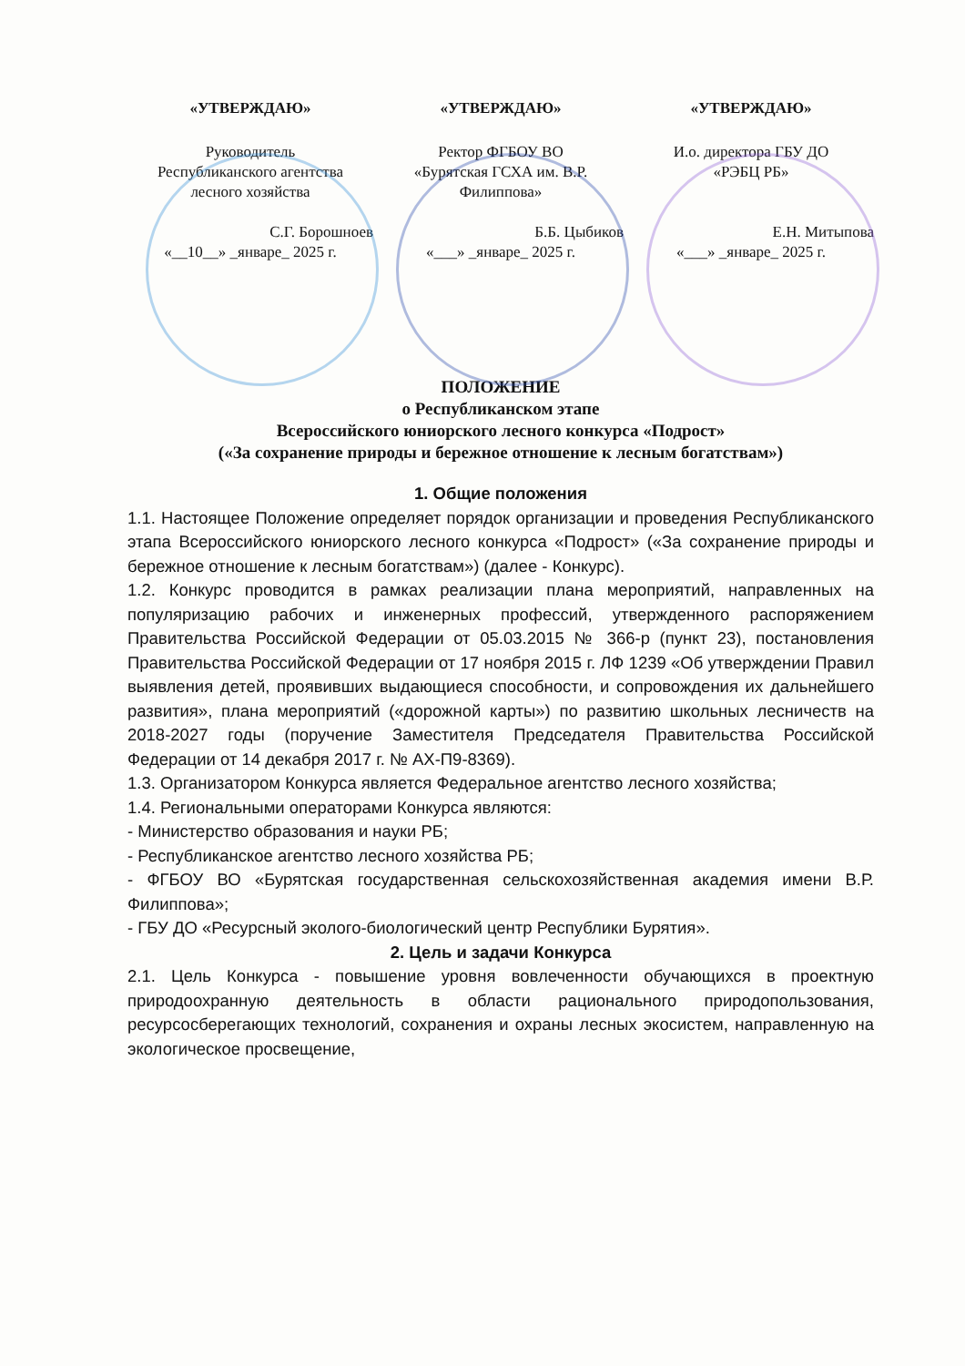«УТВЕРЖДАЮ»
Руководитель
Республиканского агентства
лесного хозяйства
С.Г. Борошноев
«__10__» _январе_ 2025 г.
«УТВЕРЖДАЮ»
Ректор ФГБОУ ВО
«Бурятская ГСХА им. В.Р.
Филиппова»
Б.Б. Цыбиков
«___» _январе_ 2025 г.
«УТВЕРЖДАЮ»
И.о. директора ГБУ ДО
«РЭБЦ РБ»
Е.Н. Митыпова
«___» _январе_ 2025 г.
ПОЛОЖЕНИЕ
о Республиканском этапе
Всероссийского юниорского лесного конкурса «Подрост»
(«За сохранение природы и бережное отношение к лесным богатствам»)
1. Общие положения
1.1. Настоящее Положение определяет порядок организации и проведения Республиканского этапа Всероссийского юниорского лесного конкурса «Подрост» («За сохранение природы и бережное отношение к лесным богатствам») (далее - Конкурс).
1.2. Конкурс проводится в рамках реализации плана мероприятий, направленных на популяризацию рабочих и инженерных профессий, утвержденного распоряжением Правительства Российской Федерации от 05.03.2015 № 366-р (пункт 23), постановления Правительства Российской Федерации от 17 ноября 2015 г. ЛФ 1239 «Об утверждении Правил выявления детей, проявивших выдающиеся способности, и сопровождения их дальнейшего развития», плана мероприятий («дорожной карты») по развитию школьных лесничеств на 2018-2027 годы (поручение Заместителя Председателя Правительства Российской Федерации от 14 декабря 2017 г. № АХ-П9-8369).
1.3. Организатором Конкурса является Федеральное агентство лесного хозяйства;
1.4. Региональными операторами Конкурса являются:
- Министерство образования и науки РБ;
- Республиканское агентство лесного хозяйства РБ;
- ФГБОУ ВО «Бурятская государственная сельскохозяйственная академия имени В.Р. Филиппова»;
- ГБУ ДО «Ресурсный эколого-биологический центр Республики Бурятия».
2. Цель и задачи Конкурса
2.1. Цель Конкурса - повышение уровня вовлеченности обучающихся в проектную природоохранную деятельность в области рационального природопользования, ресурсосберегающих технологий, сохранения и охраны лесных экосистем, направленную на экологическое просвещение,